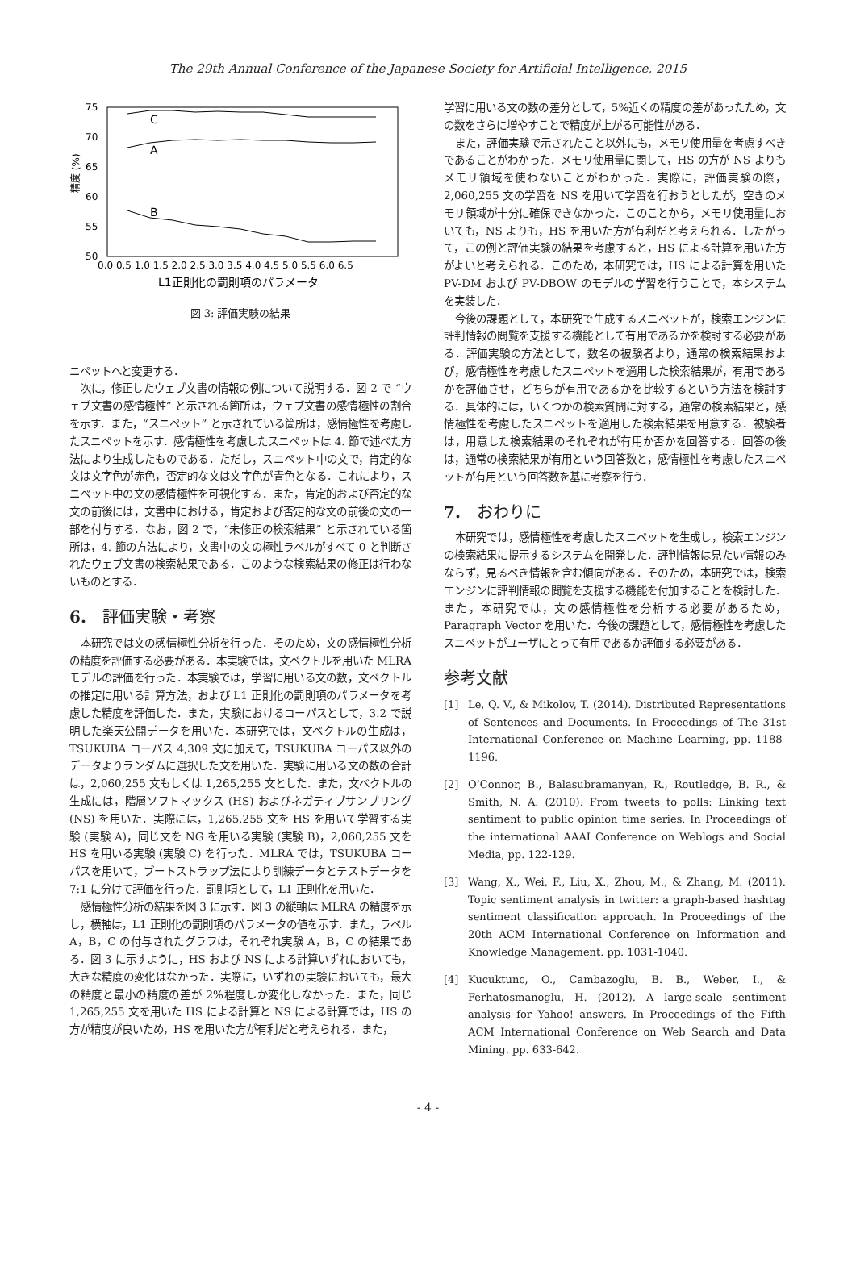The 29th Annual Conference of the Japanese Society for Artificial Intelligence, 2015
75
70
65
60
55
50
精度 (%)
0.0 0.5 1.0 1.5 2.0 2.5 3.0 3.5 4.0 4.5 5.0 5.5 6.0 6.5
L1正則化の罰則項のパラメータ
C
A
B
図 3: 評価実験の結果
ニペットへと変更する．
次に，修正したウェブ文書の情報の例について説明する．図 2 で “ウェブ文書の感情極性” と示される箇所は，ウェブ文書の感情極性の割合を示す．また，“スニペット” と示されている箇所は，感情極性を考慮したスニペットを示す．感情極性を考慮したスニペットは 4. 節で述べた方法により生成したものである．ただし，スニペット中の文で，肯定的な文は文字色が赤色，否定的な文は文字色が青色となる．これにより，スニペット中の文の感情極性を可視化する．また，肯定的および否定的な文の前後には，文書中における，肯定および否定的な文の前後の文の一部を付与する．なお，図 2 で，“未修正の検索結果” と示されている箇所は，4. 節の方法により，文書中の文の極性ラベルがすべて 0 と判断されたウェブ文書の検索結果である．このような検索結果の修正は行わないものとする．
6.　評価実験・考察
本研究では文の感情極性分析を行った．そのため，文の感情極性分析の精度を評価する必要がある．本実験では，文ベクトルを用いた MLRA モデルの評価を行った．本実験では，学習に用いる文の数，文ベクトルの推定に用いる計算方法，および L1 正則化の罰則項のパラメータを考慮した精度を評価した．また，実験におけるコーパスとして，3.2 で説明した楽天公開データを用いた．本研究では，文ベクトルの生成は，TSUKUBA コーパス 4,309 文に加えて，TSUKUBA コーパス以外のデータよりランダムに選択した文を用いた．実験に用いる文の数の合計は，2,060,255 文もしくは 1,265,255 文とした．また，文ベクトルの生成には，階層ソフトマックス (HS) およびネガティブサンプリング (NS) を用いた．実際には，1,265,255 文を HS を用いて学習する実験 (実験 A)，同じ文を NG を用いる実験 (実験 B)，2,060,255 文を HS を用いる実験 (実験 C) を行った．MLRA では，TSUKUBA コーパスを用いて，ブートストラップ法により訓練データとテストデータを 7:1 に分けて評価を行った．罰則項として，L1 正則化を用いた．
感情極性分析の結果を図 3 に示す．図 3 の縦軸は MLRA の精度を示し，横軸は，L1 正則化の罰則項のパラメータの値を示す．また，ラベル A，B，C の付与されたグラフは，それぞれ実験 A，B，C の結果である．図 3 に示すように，HS および NS による計算いずれにおいても，大きな精度の変化はなかった．実際に，いずれの実験においても，最大の精度と最小の精度の差が 2%程度しか変化しなかった．また，同じ 1,265,255 文を用いた HS による計算と NS による計算では，HS の方が精度が良いため，HS を用いた方が有利だと考えられる．また，
学習に用いる文の数の差分として，5%近くの精度の差があったため，文の数をさらに増やすことで精度が上がる可能性がある．
また，評価実験で示されたこと以外にも，メモリ使用量を考慮すべきであることがわかった．メモリ使用量に関して，HS の方が NS よりもメモリ領域を使わないことがわかった．実際に，評価実験の際，2,060,255 文の学習を NS を用いて学習を行おうとしたが，空きのメモリ領域が十分に確保できなかった．このことから，メモリ使用量においても，NS よりも，HS を用いた方が有利だと考えられる．したがって，この例と評価実験の結果を考慮すると，HS による計算を用いた方がよいと考えられる．このため，本研究では，HS による計算を用いた PV-DM および PV-DBOW のモデルの学習を行うことで，本システムを実装した．
今後の課題として，本研究で生成するスニペットが，検索エンジンに評判情報の閲覧を支援する機能として有用であるかを検討する必要がある．評価実験の方法として，数名の被験者より，通常の検索結果および，感情極性を考慮したスニペットを適用した検索結果が，有用であるかを評価させ，どちらが有用であるかを比較するという方法を検討する．具体的には，いくつかの検索質問に対する，通常の検索結果と，感情極性を考慮したスニペットを適用した検索結果を用意する．被験者は，用意した検索結果のそれぞれが有用か否かを回答する．回答の後は，通常の検索結果が有用という回答数と，感情極性を考慮したスニペットが有用という回答数を基に考察を行う．
7.　おわりに
本研究では，感情極性を考慮したスニペットを生成し，検索エンジンの検索結果に提示するシステムを開発した．評判情報は見たい情報のみならず，見るべき情報を含む傾向がある．そのため，本研究では，検索エンジンに評判情報の閲覧を支援する機能を付加することを検討した．また，本研究では，文の感情極性を分析する必要があるため，Paragraph Vector を用いた．今後の課題として，感情極性を考慮したスニペットがユーザにとって有用であるか評価する必要がある．
参考文献
[1] Le, Q. V., & Mikolov, T. (2014). Distributed Representations of Sentences and Documents. In Proceedings of The 31st International Conference on Machine Learning, pp. 1188-1196.
[2] O’Connor, B., Balasubramanyan, R., Routledge, B. R., & Smith, N. A. (2010). From tweets to polls: Linking text sentiment to public opinion time series. In Proceedings of the international AAAI Conference on Weblogs and Social Media, pp. 122-129.
[3] Wang, X., Wei, F., Liu, X., Zhou, M., & Zhang, M. (2011). Topic sentiment analysis in twitter: a graph-based hashtag sentiment classification approach. In Proceedings of the 20th ACM International Conference on Information and Knowledge Management. pp. 1031-1040.
[4] Kucuktunc, O., Cambazoglu, B. B., Weber, I., & Ferhatosmanoglu, H. (2012). A large-scale sentiment analysis for Yahoo! answers. In Proceedings of the Fifth ACM International Conference on Web Search and Data Mining. pp. 633-642.
- 4 -